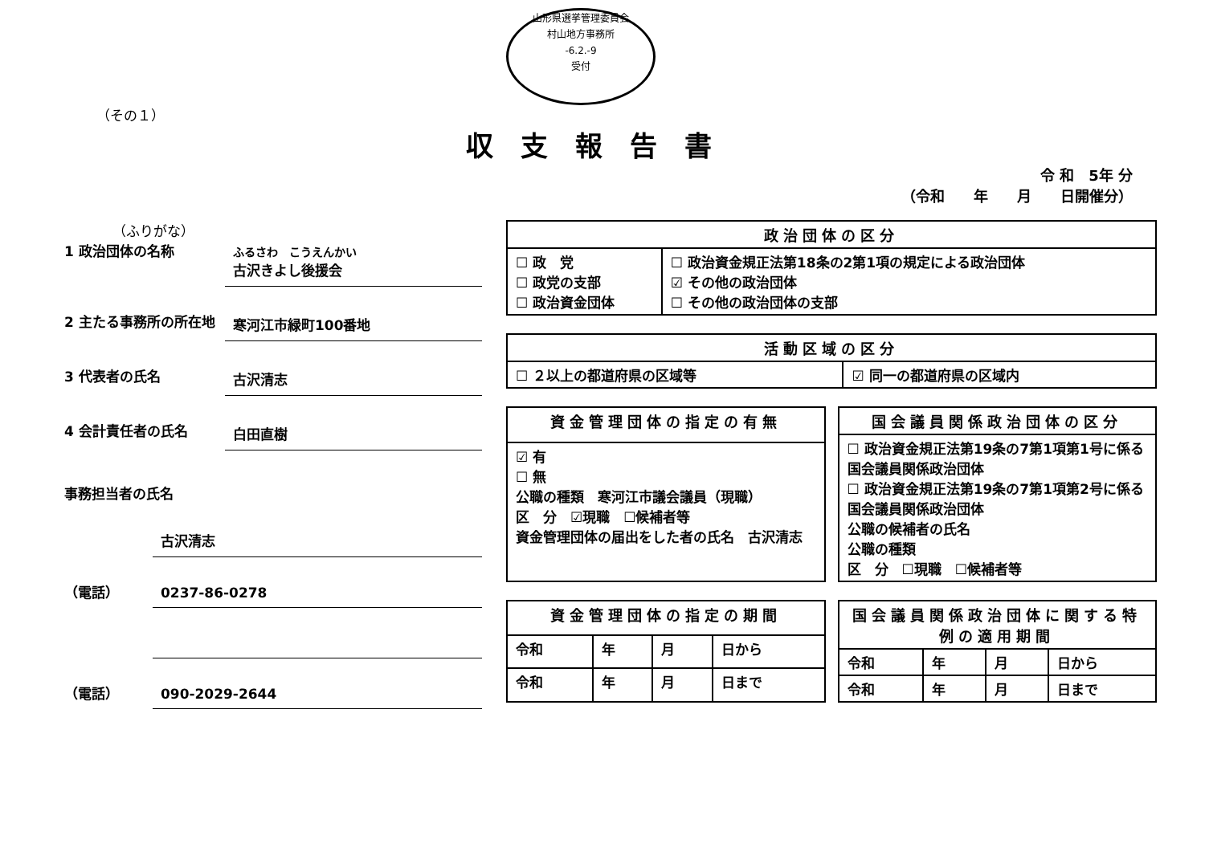山形県選挙管理委員会
村山地方事務所
-6.2.-9
受付
（その１）
収支報告書
令 和　5年 分
（令和　　年　　月　　日開催分）
（ふりがな）
1 政治団体の名称
ふるさわ　こうえんかい
古沢きよし後援会
2 主たる事務所の所在地
寒河江市緑町100番地
3 代表者の氏名
古沢清志
4 会計責任者の氏名
白田直樹
事務担当者の氏名
古沢清志
（電話）
0237-86-0278
（電話）
090-2029-2644
| 政治団体の区分 | |
| --- | --- |
| ☐ 政 党 ☐ 政党の支部 ☐ 政治資金団体 | ☐ 政治資金規正法第18条の2第1項の規定による政治団体 ☑ その他の政治団体 ☐ その他の政治団体の支部 |
| 活動区域の区分 | |
| --- | --- |
| ☐ ２以上の都道府県の区域等 | ☑ 同一の都道府県の区域内 |
| 資金管理団体の指定の有無 |
| --- |
| ☑ 有 ☐ 無 公職の種類 寒河江市議会議員（現職） 区 分 ☑現職 ☐候補者等 資金管理団体の届出をした者の氏名 古沢清志 |
| 国会議員関係政治団体の区分 |
| --- |
| ☐ 政治資金規正法第19条の7第1項第1号に係る国会議員関係政治団体 ☐ 政治資金規正法第19条の7第1項第2号に係る国会議員関係政治団体 公職の候補者の氏名 公職の種類 区 分 ☐現職 ☐候補者等 |
| 資金管理団体の指定の期間 | | | |
| --- | --- | --- | --- |
| 令和 | 年 | 月 | 日から |
| 令和 | 年 | 月 | 日まで |
| 国会議員関係政治団体に関する特例の適用期間 | | | |
| --- | --- | --- | --- |
| 令和 | 年 | 月 | 日から |
| 令和 | 年 | 月 | 日まで |